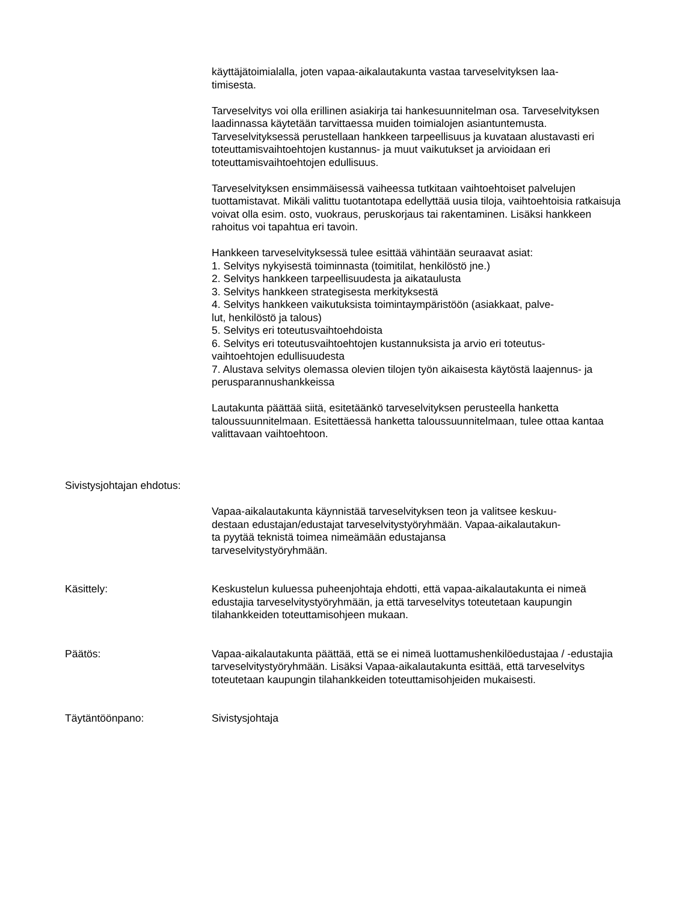käyttäjätoimialalla, joten vapaa-aikalautakunta vastaa tarveselvityksen laa-
timisesta.
Tarveselvitys voi olla erillinen asiakirja tai hankesuunnitelman osa. Tarveselvityksen laadinnassa käytetään tarvittaessa muiden toimialojen asiantuntemusta. Tarveselvityksessä perustellaan hankkeen tarpeellisuus ja kuvataan alustavasti eri toteuttamisvaihtoehtojen kustannus- ja muut vaikutukset ja arvioidaan eri toteuttamisvaihtoehtojen edullisuus.
Tarveselvityksen ensimmäisessä vaiheessa tutkitaan vaihtoehtoiset palvelujen tuottamistavat. Mikäli valittu tuotantotapa edellyttää uusia tiloja, vaihtoehtoisia ratkaisuja voivat olla esim. osto, vuokraus, peruskorjaus tai rakentaminen. Lisäksi hankkeen rahoitus voi tapahtua eri tavoin.
Hankkeen tarveselvityksessä tulee esittää vähintään seuraavat asiat:
1. Selvitys nykyisestä toiminnasta (toimitilat, henkilöstö jne.)
2. Selvitys hankkeen tarpeellisuudesta ja aikataulusta
3. Selvitys hankkeen strategisesta merkityksestä
4. Selvitys hankkeen vaikutuksista toimintaympäristöön (asiakkaat, palve-
lut, henkilöstö ja talous)
5. Selvitys eri toteutusvaihtoehdoista
6. Selvitys eri toteutusvaihtoehtojen kustannuksista ja arvio eri toteutus-
vaihtoehtojen edullisuudesta
7. Alustava selvitys olemassa olevien tilojen työn aikaisesta käytöstä laajennus- ja perusparannushankkeissa
Lautakunta päättää siitä, esitetäänkö tarveselvityksen perusteella hanketta taloussuunnitelmaan. Esitettäessä hanketta taloussuunnitelmaan, tulee ottaa kantaa valittavaan vaihtoehtoon.
Sivistysjohtajan ehdotus:
Vapaa-aikalautakunta käynnistää tarveselvityksen teon ja valitsee keskuu-
destaan edustajan/edustajat tarveselvitystyöryhmään. Vapaa-aikalautakun-
ta pyytää teknistä toimea nimeämään edustajansa
tarveselvitystyöryhmään.
Käsittely: Keskustelun kuluessa puheenjohtaja ehdotti, että vapaa-aikalautakunta ei nimeä edustajia tarveselvitystyöryhmään, ja että tarveselvitys toteutetaan kaupungin tilahankkeiden toteuttamisohjeen mukaan.
Päätös: Vapaa-aikalautakunta päättää, että se ei nimeä luottamushenkilöedustajaa / -edustajia tarveselvitystyöryhmään. Lisäksi Vapaa-aikalautakunta esittää, että tarveselvitys toteutetaan kaupungin tilahankkeiden toteuttamisohjeiden mukaisesti.
Täytäntöönpano: Sivistysjohtaja